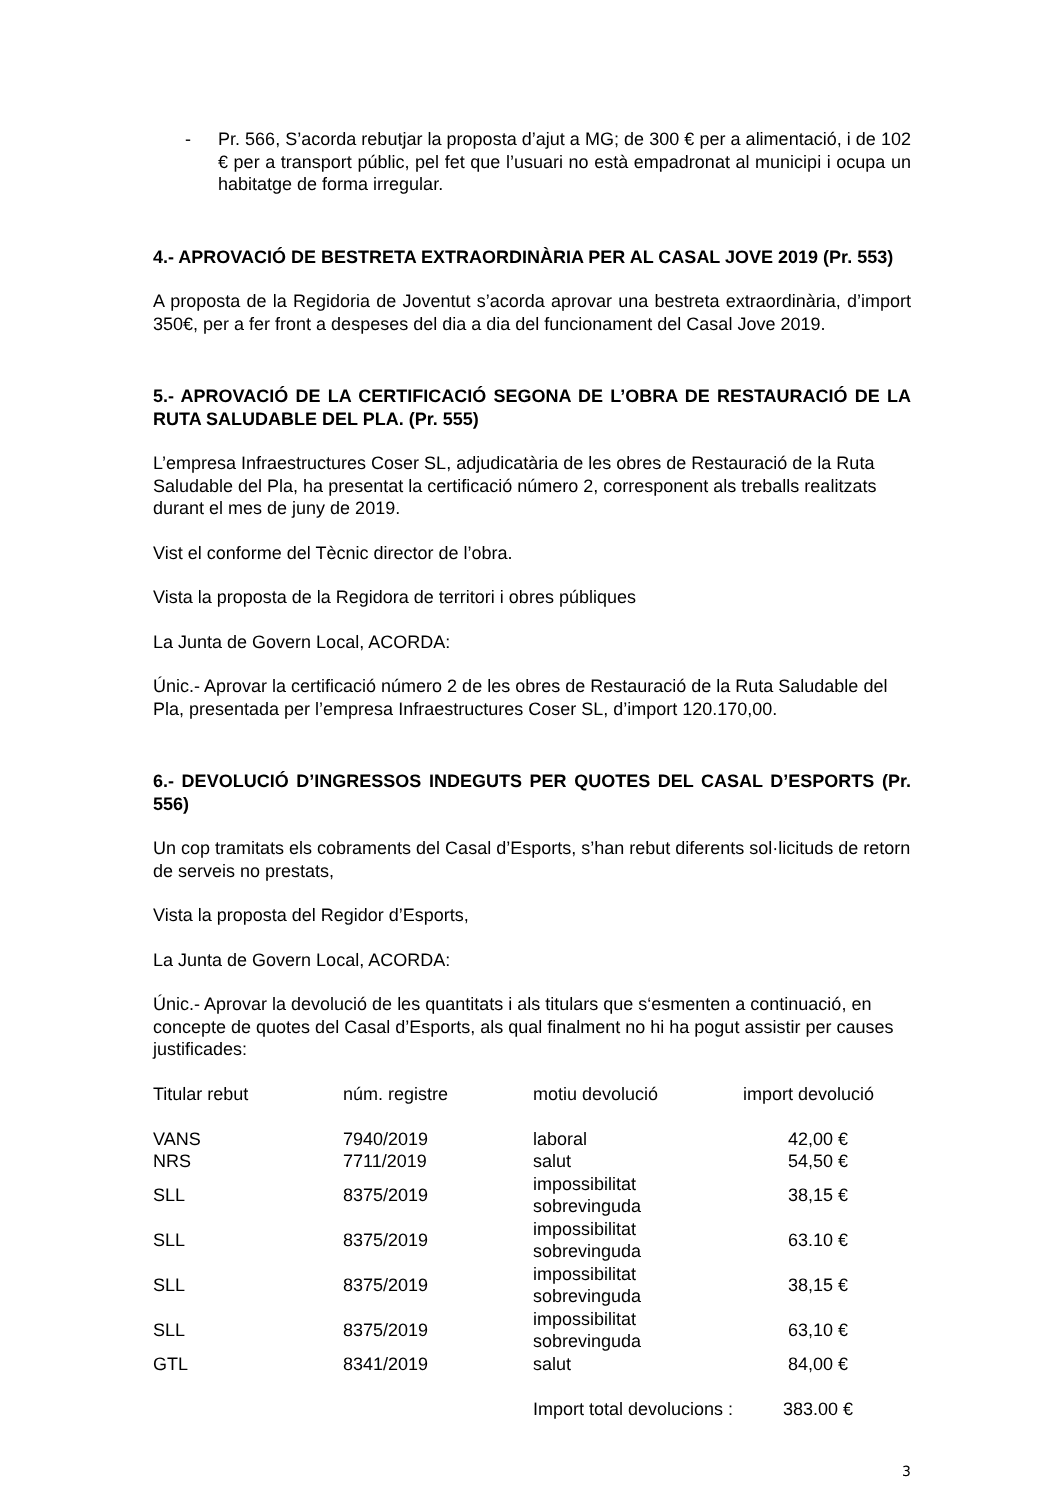- Pr. 566, S’acorda rebutjar la proposta d’ajut a MG; de 300 € per a alimentació, i de 102 € per a transport públic, pel fet que l’usuari no està empadronat al municipi i ocupa un habitatge de forma irregular.
4.- APROVACIÓ DE BESTRETA EXTRAORDINÀRIA PER AL CASAL JOVE 2019 (Pr. 553)
A proposta de la Regidoria de Joventut s’acorda aprovar una bestreta extraordinària, d’import 350€, per a fer front a despeses del dia a dia del funcionament del Casal Jove 2019.
5.- APROVACIÓ DE LA CERTIFICACIÓ SEGONA DE L’OBRA DE RESTAURACIÓ DE LA RUTA SALUDABLE DEL PLA. (Pr. 555)
L’empresa Infraestructures Coser SL, adjudicatària de les obres de Restauració de la Ruta Saludable del Pla, ha presentat la certificació número 2, corresponent als treballs realitzats durant el mes de juny de 2019.
Vist el conforme del Tècnic director de l’obra.
Vista la proposta de la Regidora de territori i obres públiques
La Junta de Govern Local, ACORDA:
Únic.- Aprovar la certificació número 2 de les obres de Restauració de la Ruta Saludable del Pla, presentada per l’empresa Infraestructures Coser SL, d’import 120.170,00.
6.- DEVOLUCIÓ D’INGRESSOS INDEGUTS PER QUOTES DEL CASAL D’ESPORTS (Pr. 556)
Un cop tramitats els cobraments del Casal d’Esports, s’han rebut diferents sol·licituds de retorn de serveis no prestats,
Vista la proposta del Regidor d’Esports,
La Junta de Govern Local, ACORDA:
Únic.- Aprovar la devolució de les quantitats i als titulars que s‘esmenten a continuació, en concepte de quotes del Casal d’Esports, als qual finalment no hi ha pogut assistir per causes justificades:
| Titular rebut | núm. registre | motiu devolució | import devolució |
| --- | --- | --- | --- |
| VANS | 7940/2019 | laboral | 42,00 € |
| NRS | 7711/2019 | salut | 54,50 € |
| SLL | 8375/2019 | impossibilitat sobrevinguda | 38,15 € |
| SLL | 8375/2019 | impossibilitat sobrevinguda | 63.10 € |
| SLL | 8375/2019 | impossibilitat sobrevinguda | 38,15 € |
| SLL | 8375/2019 | impossibilitat sobrevinguda | 63,10 € |
| GTL | 8341/2019 | salut | 84,00 € |
| | | Import total devolucions : | 383.00 € |
3